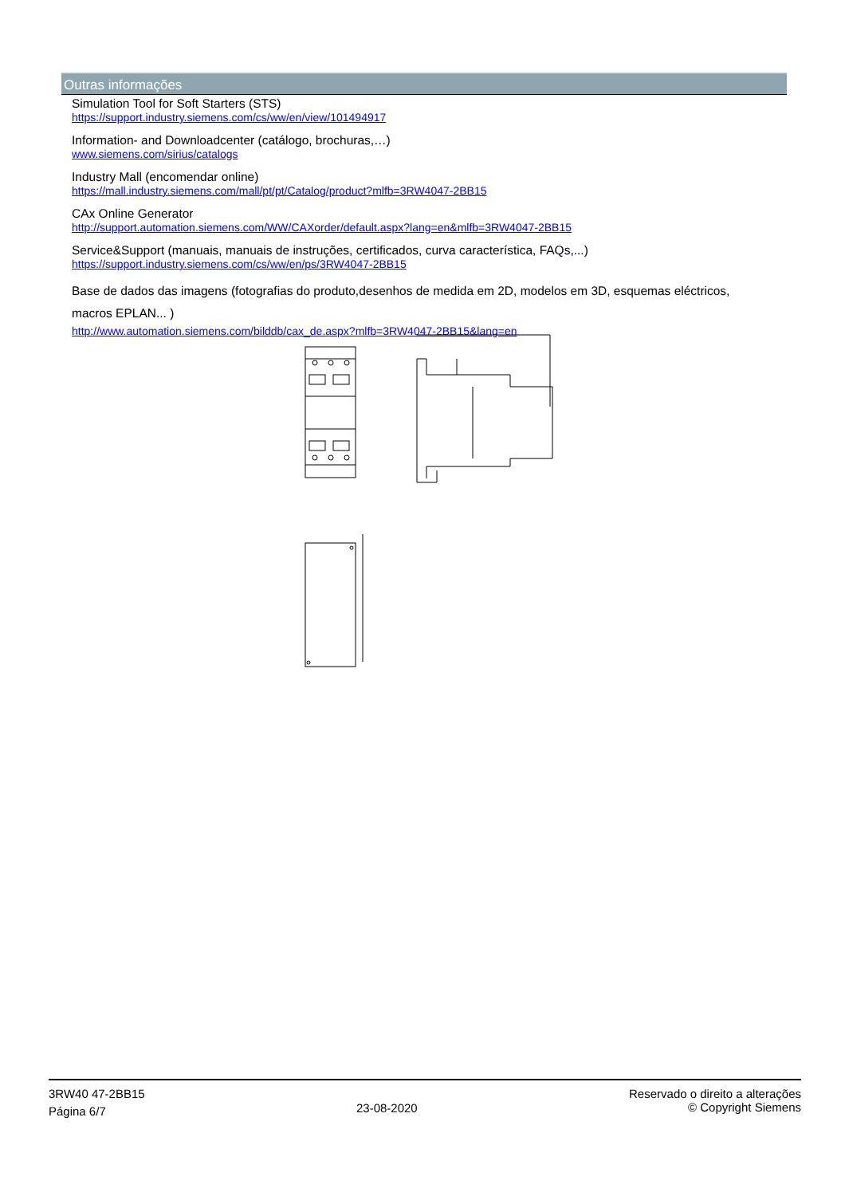Outras informações
Simulation Tool for Soft Starters (STS)
https://support.industry.siemens.com/cs/ww/en/view/101494917
Information- and Downloadcenter (catálogo, brochuras,…)
www.siemens.com/sirius/catalogs
Industry Mall (encomendar online)
https://mall.industry.siemens.com/mall/pt/pt/Catalog/product?mlfb=3RW4047-2BB15
CAx Online Generator
http://support.automation.siemens.com/WW/CAXorder/default.aspx?lang=en&mlfb=3RW4047-2BB15
Service&Support (manuais, manuais de instruções, certificados, curva característica, FAQs,...)
https://support.industry.siemens.com/cs/ww/en/ps/3RW4047-2BB15
Base de dados das imagens (fotografias do produto,desenhos de medida em 2D, modelos em 3D, esquemas eléctricos, macros EPLAN... )
http://www.automation.siemens.com/bilddb/cax_de.aspx?mlfb=3RW4047-2BB15&lang=en
3RW40 47-2BB15
Página 6/7
23-08-2020
Reservado o direito a alterações
© Copyright Siemens